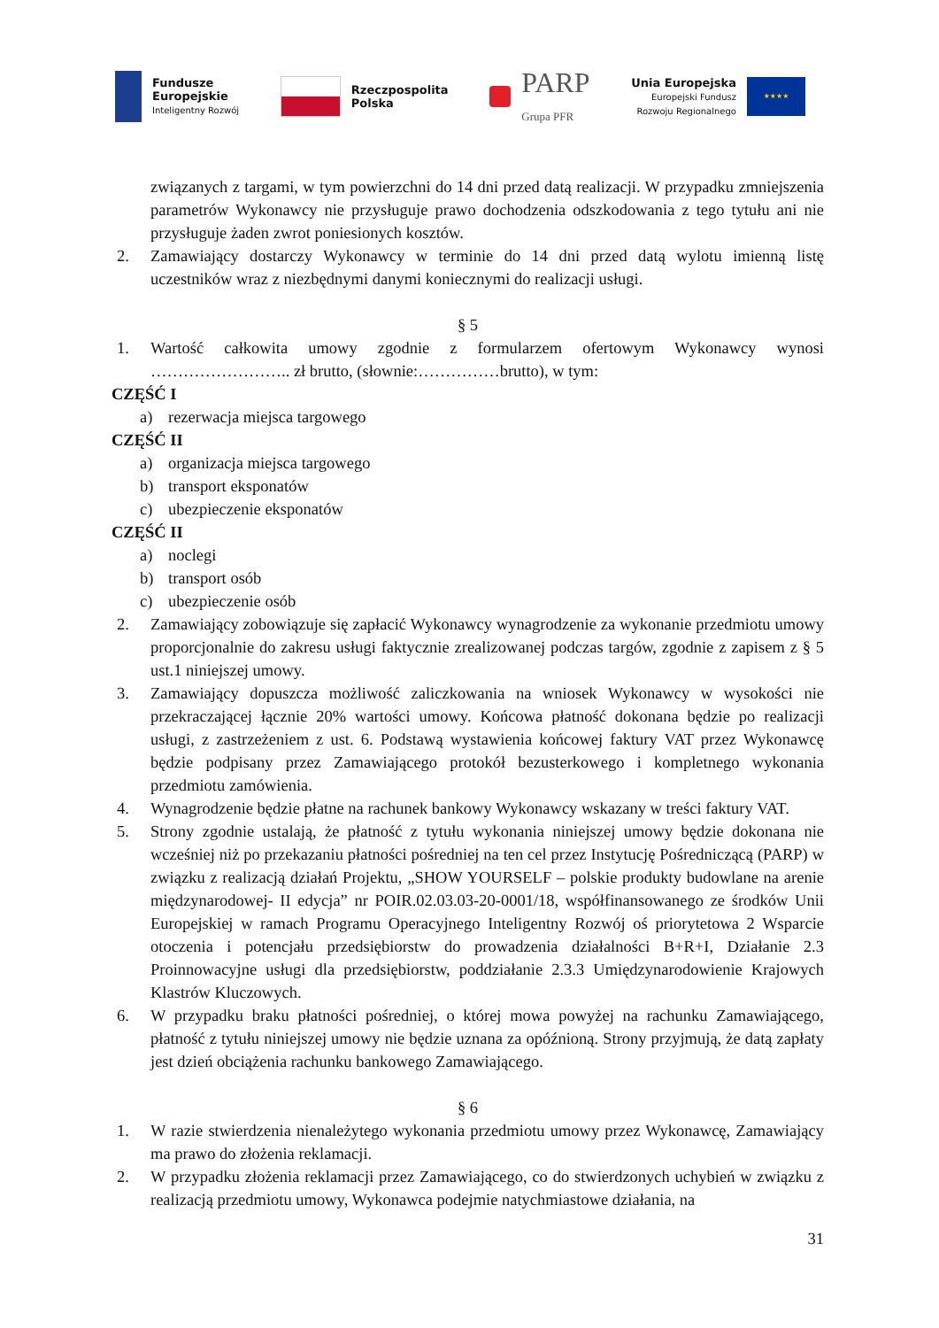Fundusze
Europejskie
Inteligentny Rozwój
Rzeczpospolita
Polska
PARP
Grupa PFR
Unia Europejska
Europejski Fundusz
Rozwoju Regionalnego
★★★★
związanych z targami, w tym powierzchni do 14 dni przed datą realizacji. W przypadku zmniejszenia parametrów Wykonawcy nie przysługuje prawo dochodzenia odszkodowania z tego tytułu ani nie przysługuje żaden zwrot poniesionych kosztów.
2. Zamawiający dostarczy Wykonawcy w terminie do 14 dni przed datą wylotu imienną listę uczestników wraz z niezbędnymi danymi koniecznymi do realizacji usługi.
§ 5
1. Wartość całkowita umowy zgodnie z formularzem ofertowym Wykonawcy wynosi …………………….. zł brutto, (słownie:……………brutto), w tym:
CZĘŚĆ I
a) rezerwacja miejsca targowego
CZĘŚĆ II
a) organizacja miejsca targowego
b) transport eksponatów
c) ubezpieczenie eksponatów
CZĘŚĆ II
a) noclegi
b) transport osób
c) ubezpieczenie osób
2. Zamawiający zobowiązuje się zapłacić Wykonawcy wynagrodzenie za wykonanie przedmiotu umowy proporcjonalnie do zakresu usługi faktycznie zrealizowanej podczas targów, zgodnie z zapisem z § 5 ust.1 niniejszej umowy.
3. Zamawiający dopuszcza możliwość zaliczkowania na wniosek Wykonawcy w wysokości nie przekraczającej łącznie 20% wartości umowy. Końcowa płatność dokonana będzie po realizacji usługi, z zastrzeżeniem z ust. 6. Podstawą wystawienia końcowej faktury VAT przez Wykonawcę będzie podpisany przez Zamawiającego protokół bezusterkowego i kompletnego wykonania przedmiotu zamówienia.
4. Wynagrodzenie będzie płatne na rachunek bankowy Wykonawcy wskazany w treści faktury VAT.
5. Strony zgodnie ustalają, że płatność z tytułu wykonania niniejszej umowy będzie dokonana nie wcześniej niż po przekazaniu płatności pośredniej na ten cel przez Instytucję Pośredniczącą (PARP) w związku z realizacją działań Projektu, „SHOW YOURSELF – polskie produkty budowlane na arenie międzynarodowej- II edycja” nr POIR.02.03.03-20-0001/18, współfinansowanego ze środków Unii Europejskiej w ramach Programu Operacyjnego Inteligentny Rozwój oś priorytetowa 2 Wsparcie otoczenia i potencjału przedsiębiorstw do prowadzenia działalności B+R+I, Działanie 2.3 Proinnowacyjne usługi dla przedsiębiorstw, poddziałanie 2.3.3 Umiędzynarodowienie Krajowych Klastrów Kluczowych.
6. W przypadku braku płatności pośredniej, o której mowa powyżej na rachunku Zamawiającego, płatność z tytułu niniejszej umowy nie będzie uznana za opóźnioną. Strony przyjmują, że datą zapłaty jest dzień obciążenia rachunku bankowego Zamawiającego.
§ 6
1. W razie stwierdzenia nienależytego wykonania przedmiotu umowy przez Wykonawcę, Zamawiający ma prawo do złożenia reklamacji.
2. W przypadku złożenia reklamacji przez Zamawiającego, co do stwierdzonych uchybień w związku z realizacją przedmiotu umowy, Wykonawca podejmie natychmiastowe działania, na
31